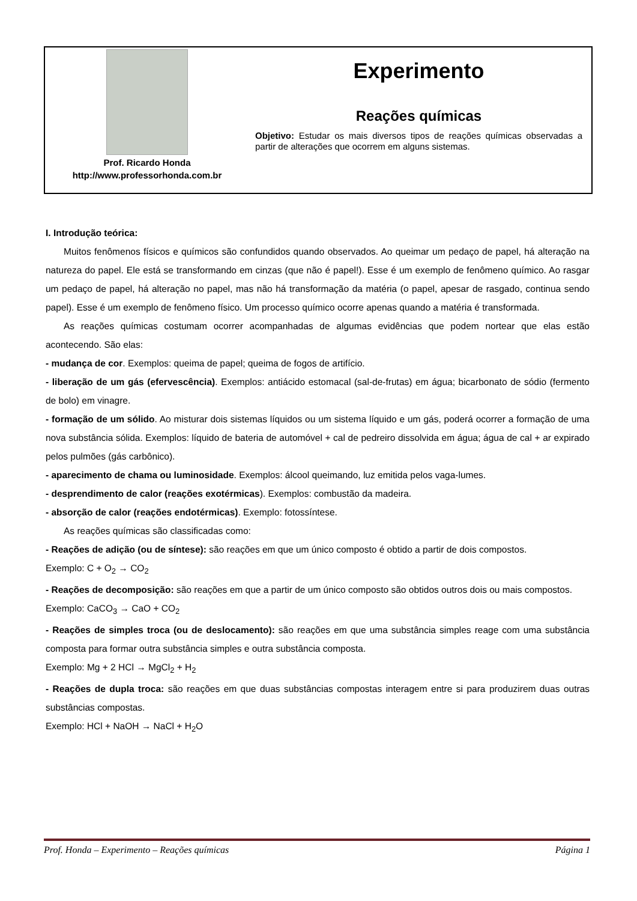Prof. Ricardo Honda
http://www.professorhonda.com.br
Experimento
Reações químicas
Objetivo: Estudar os mais diversos tipos de reações químicas observadas a partir de alterações que ocorrem em alguns sistemas.
I. Introdução teórica:
Muitos fenômenos físicos e químicos são confundidos quando observados. Ao queimar um pedaço de papel, há alteração na natureza do papel. Ele está se transformando em cinzas (que não é papel!). Esse é um exemplo de fenômeno químico. Ao rasgar um pedaço de papel, há alteração no papel, mas não há transformação da matéria (o papel, apesar de rasgado, continua sendo papel). Esse é um exemplo de fenômeno físico. Um processo químico ocorre apenas quando a matéria é transformada.
As reações químicas costumam ocorrer acompanhadas de algumas evidências que podem nortear que elas estão acontecendo. São elas:
- mudança de cor. Exemplos: queima de papel; queima de fogos de artifício.
- liberação de um gás (efervescência). Exemplos: antiácido estomacal (sal-de-frutas) em água; bicarbonato de sódio (fermento de bolo) em vinagre.
- formação de um sólido. Ao misturar dois sistemas líquidos ou um sistema líquido e um gás, poderá ocorrer a formação de uma nova substância sólida. Exemplos: líquido de bateria de automóvel + cal de pedreiro dissolvida em água; água de cal + ar expirado pelos pulmões (gás carbônico).
- aparecimento de chama ou luminosidade. Exemplos: álcool queimando, luz emitida pelos vaga-lumes.
- desprendimento de calor (reações exotérmicas). Exemplos: combustão da madeira.
- absorção de calor (reações endotérmicas). Exemplo: fotossíntese.
As reações químicas são classificadas como:
- Reações de adição (ou de síntese): são reações em que um único composto é obtido a partir de dois compostos.
Exemplo: C + O<sub>2</sub> → CO<sub>2</sub>
- Reações de decomposição: são reações em que a partir de um único composto são obtidos outros dois ou mais compostos.
Exemplo: CaCO<sub>3</sub> → CaO + CO<sub>2</sub>
- Reações de simples troca (ou de deslocamento): são reações em que uma substância simples reage com uma substância composta para formar outra substância simples e outra substância composta.
Exemplo: Mg + 2 HCl → MgCl<sub>2</sub> + H<sub>2</sub>
- Reações de dupla troca: são reações em que duas substâncias compostas interagem entre si para produzirem duas outras substâncias compostas.
Exemplo: HCl + NaOH → NaCl + H<sub>2</sub>O
Prof. Honda – Experimento – Reações químicas Página 1